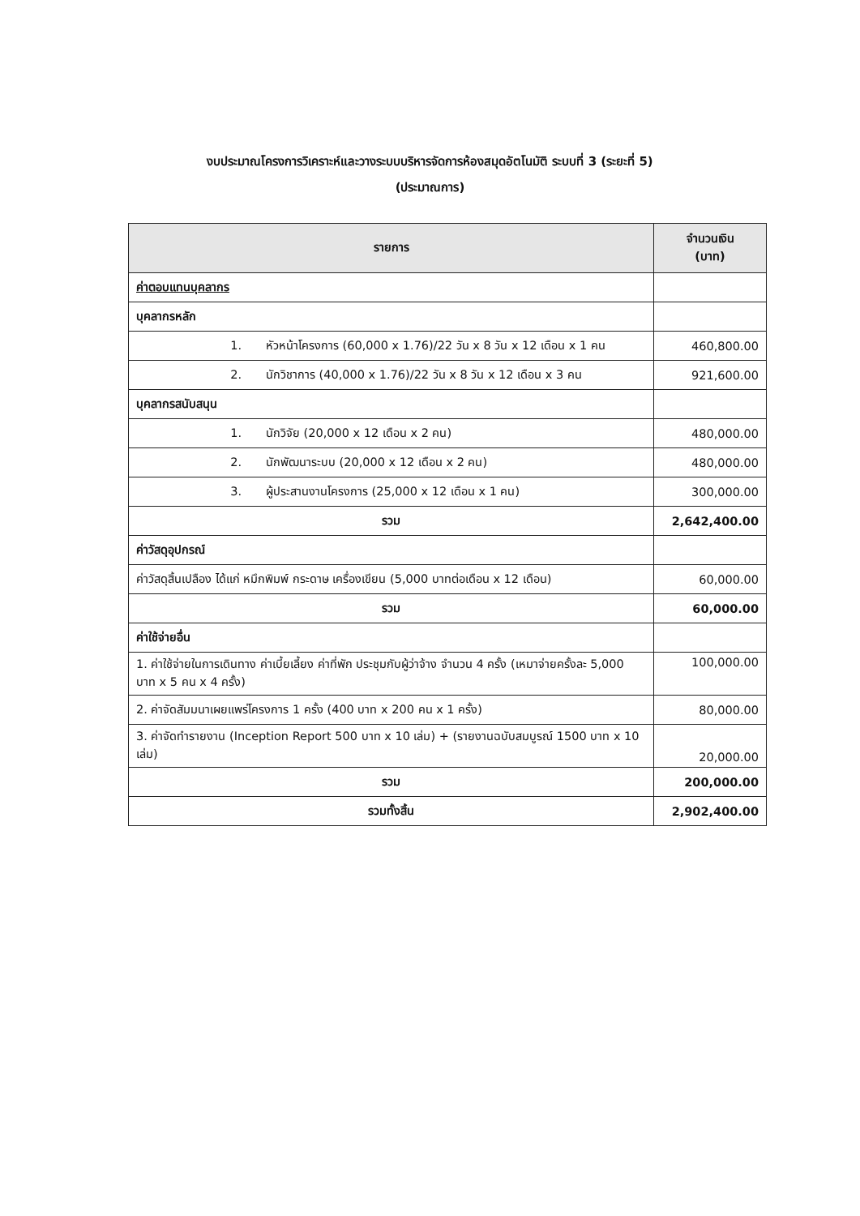งบประมาณโครงการวิเคราะห์และวางระบบบริหารจัดการห้องสมุดอัตโนมัติ ระบบที่ 3 (ระยะที่ 5)
(ประมาณการ)
| รายการ | จำนวนเงิน (บาท) |
| --- | --- |
| ค่าตอบแทนบุคลากร | |
| บุคลากรหลัก | |
| 1. หัวหน้าโครงการ (60,000 x 1.76)/22 วัน x 8 วัน x 12 เดือน x 1 คน | 460,800.00 |
| 2. นักวิชาการ (40,000 x 1.76)/22 วัน x 8 วัน x 12 เดือน x 3 คน | 921,600.00 |
| บุคลากรสนับสนุน | |
| 1. นักวิจัย (20,000 x 12 เดือน x 2 คน) | 480,000.00 |
| 2. นักพัฒนาระบบ (20,000 x 12 เดือน x 2 คน) | 480,000.00 |
| 3. ผู้ประสานงานโครงการ (25,000 x 12 เดือน x 1 คน) | 300,000.00 |
| รวม | 2,642,400.00 |
| ค่าวัสดุอุปกรณ์ | |
| ค่าวัสดุสิ้นเปลือง ได้แก่ หมึกพิมพ์ กระดาษ เครื่องเขียน (5,000 บาทต่อเดือน x 12 เดือน) | 60,000.00 |
| รวม | 60,000.00 |
| ค่าใช้จ่ายอื่น | |
| 1. ค่าใช้จ่ายในการเดินทาง ค่าเบี้ยเลี้ยง ค่าที่พัก ประชุมกับผู้ว่าจ้าง จำนวน 4 ครั้ง (เหมาจ่ายครั้งละ 5,000 บาท x 5 คน x 4 ครั้ง) | 100,000.00 |
| 2. ค่าจัดสัมมนาเผยแพร่โครงการ 1 ครั้ง (400 บาท x 200 คน x 1 ครั้ง) | 80,000.00 |
| 3. ค่าจัดทำรายงาน (Inception Report 500 บาท x 10 เล่ม) + (รายงานฉบับสมบูรณ์ 1500 บาท x 10 เล่ม) | 20,000.00 |
| รวม | 200,000.00 |
| รวมทั้งสิ้น | 2,902,400.00 |